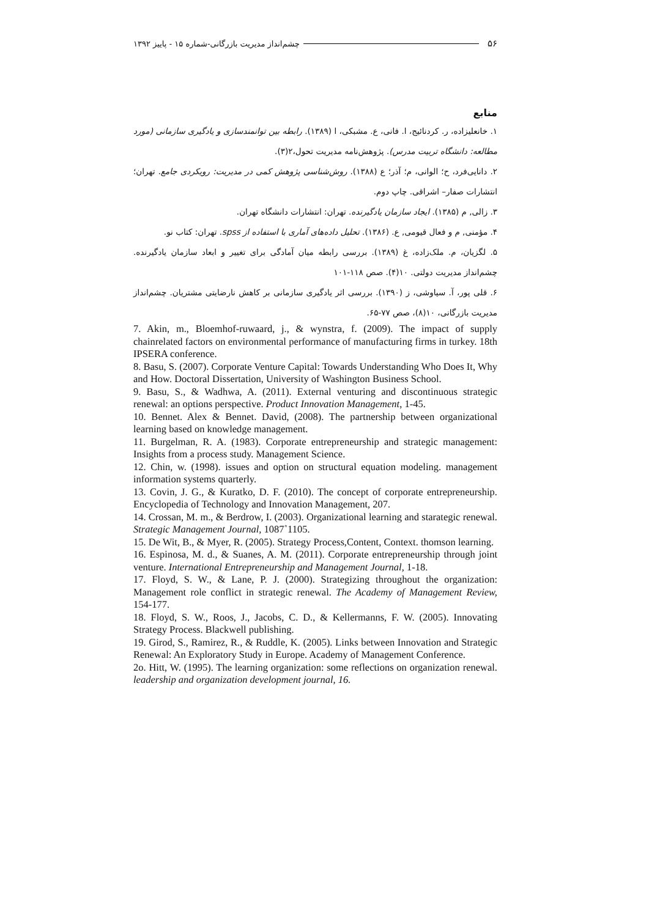۵۶ چشم‌انداز مدیریت بازرگانی-شماره ۱۵ - پاییز ۱۳۹۲
منابع
۱. خانعلیزاده، ر. کردنائیج، ا. فانی، ع. مشبکی، ا (۱۳۸۹). رابطه بین توانمندسازی و یادگیری سازمانی (مورد مطالعه: دانشگاه تربیت مدرس). پژوهش‌نامه مدیریت تحول،۲(۳).
۲. دانایی‌فرد، ح؛ الوانی، م؛ آذر؛ ع (۱۳۸۸). روش‌شناسی پژوهش کمی در مدیریت: رویکردی جامع. تهران؛ انتشارات صفار– اشراقی. چاپ دوم.
۳. زالی, م (۱۳۸۵). ایجاد سازمان یادگیرنده. تهران: انتشارات دانشگاه تهران.
۴. مؤمنی, م و فعال قیومی, ع. (۱۳۸۶). تحلیل داده‌های آماری با استفاده از spss. تهران: کتاب نو.
۵. لگزیان، م. ملک‌زاده، غ (۱۳۸۹). بررسی رابطه میان آمادگی برای تغییر و ابعاد سازمان یادگیرنده. چشم‌انداز مدیریت دولتی. ۱۰(۴). صص ۱۱۸-۱۰۱
۶. قلی پور، آ. سیاوشی، ز (۱۳۹۰). بررسی اثر یادگیری سازمانی بر کاهش نارضایتی مشتریان. چشم‌انداز مدیریت بازرگانی، ۱۰(۸)، صص ۷۷-۶۵.
7. Akin, m., Bloemhof-ruwaard, j., & wynstra, f. (2009). The impact of supply chainrelated factors on environmental performance of manufacturing firms in turkey. 18th IPSERA conference.
8. Basu, S. (2007). Corporate Venture Capital: Towards Understanding Who Does It, Why and How. Doctoral Dissertation, University of Washington Business School.
9. Basu, S., & Wadhwa, A. (2011). External venturing and discontinuous strategic renewal: an options perspective. Product Innovation Management, 1-45.
10. Bennet. Alex & Bennet. David, (2008). The partnership between organizational learning based on knowledge management.
11. Burgelman, R. A. (1983). Corporate entrepreneurship and strategic management: Insights from a process study. Management Science.
12. Chin, w. (1998). issues and option on structural equation modeling. management information systems quarterly.
13. Covin, J. G., & Kuratko, D. F. (2010). The concept of corporate entrepreneurship. Encyclopedia of Technology and Innovation Management, 207.
14. Crossan, M. m., & Berdrow, I. (2003). Organizational learning and starategic renewal. Strategic Management Journal, 1087˚1105.
15. De Wit, B., & Myer, R. (2005). Strategy Process,Content, Context. thomson learning.
16. Espinosa, M. d., & Suanes, A. M. (2011). Corporate entrepreneurship through joint venture. International Entrepreneurship and Management Journal, 1-18.
17. Floyd, S. W., & Lane, P. J. (2000). Strategizing throughout the organization: Management role conflict in strategic renewal. The Academy of Management Review, 154-177.
18. Floyd, S. W., Roos, J., Jacobs, C. D., & Kellermanns, F. W. (2005). Innovating Strategy Process. Blackwell publishing.
19. Girod, S., Ramirez, R., & Ruddle, K. (2005). Links between Innovation and Strategic Renewal: An Exploratory Study in Europe. Academy of Management Conference.
2o. Hitt, W. (1995). The learning organization: some reflections on organization renewal. leadership and organization development journal, 16.